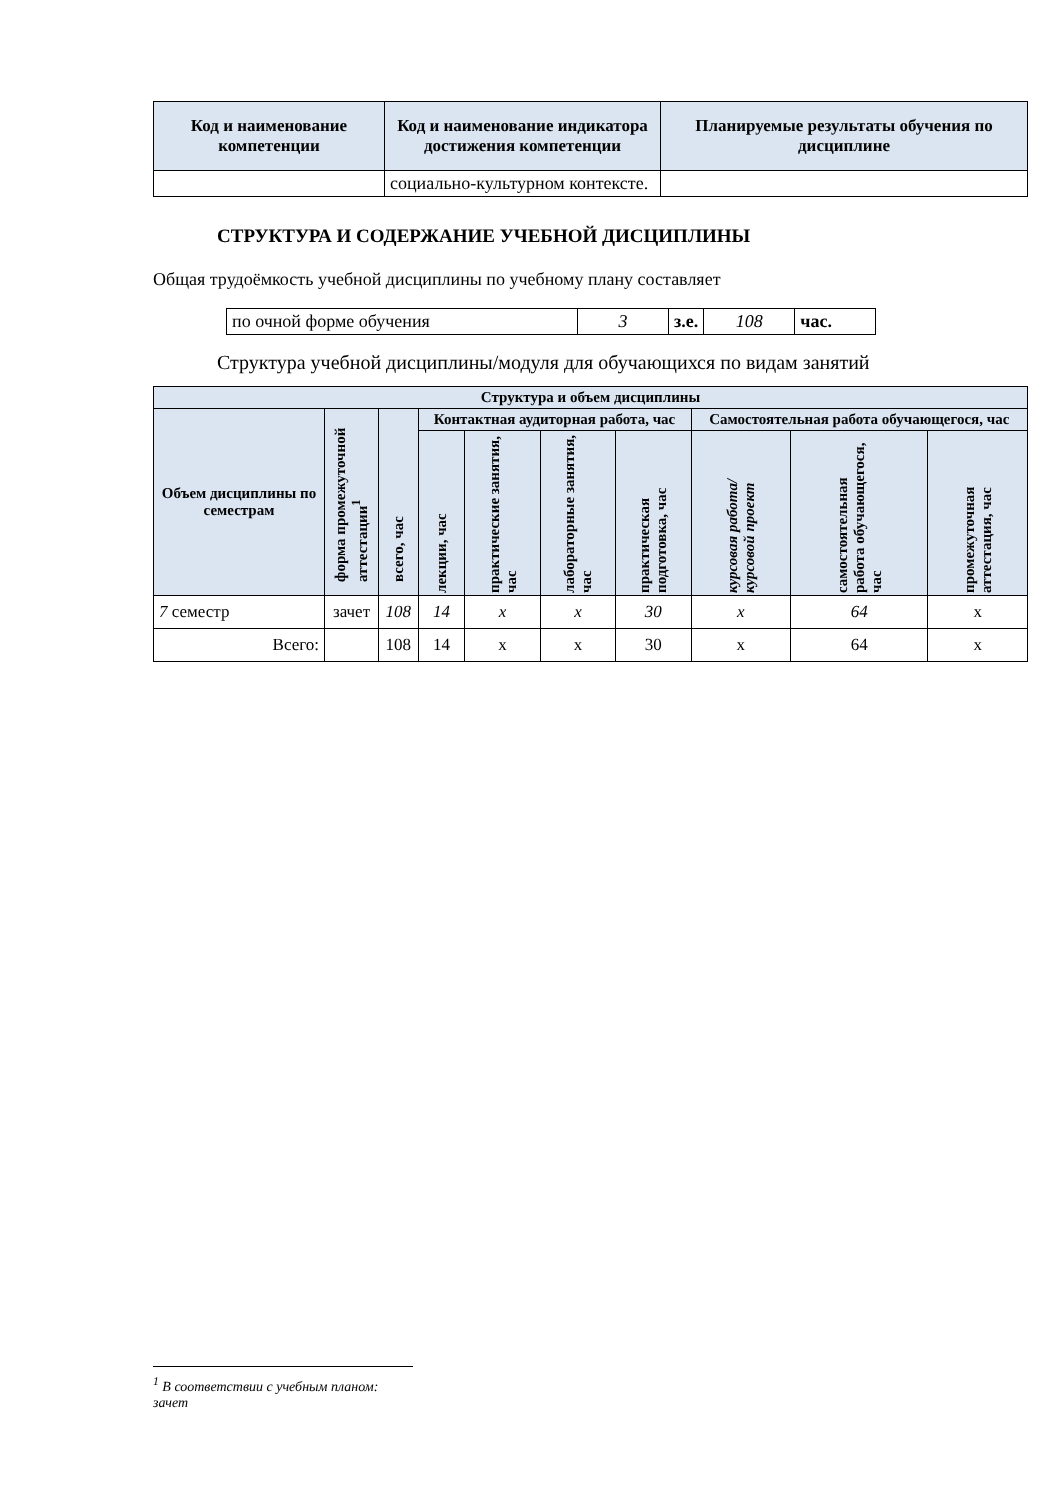| Код и наименование компетенции | Код и наименование индикатора достижения компетенции | Планируемые результаты обучения по дисциплине |
| --- | --- | --- |
| | социально-культурном контексте. | |
СТРУКТУРА И СОДЕРЖАНИЕ УЧЕБНОЙ ДИСЦИПЛИНЫ
Общая трудоёмкость учебной дисциплины по учебному плану составляет
| по очной форме обучения | 3 | з.е. | 108 | час. |
Структура учебной дисциплины/модуля для обучающихся по видам занятий
| Структура и объем дисциплины | | | | | | | | | |
| --- | --- | --- | --- | --- | --- | --- | --- | --- | --- |
| Объем дисциплины по семестрам | форма промежуточной аттестации<sup>1</sup> | всего, час | Контактная аудиторная работа, час | | | | Самостоятельная работа обучающегося, час | | |
| | | | лекции, час | практические занятия, час | лабораторные занятия, час | практическая подготовка, час | курсовая работа/ курсовой проект | самостоятельная работа обучающегося, час | промежуточная аттестация, час |
| 7 семестр | зачет | 108 | 14 | х | х | 30 | х | 64 | х |
| Всего: | | 108 | 14 | х | х | 30 | х | 64 | х |
<sup>1</sup> В соответствии с учебным планом: зачет